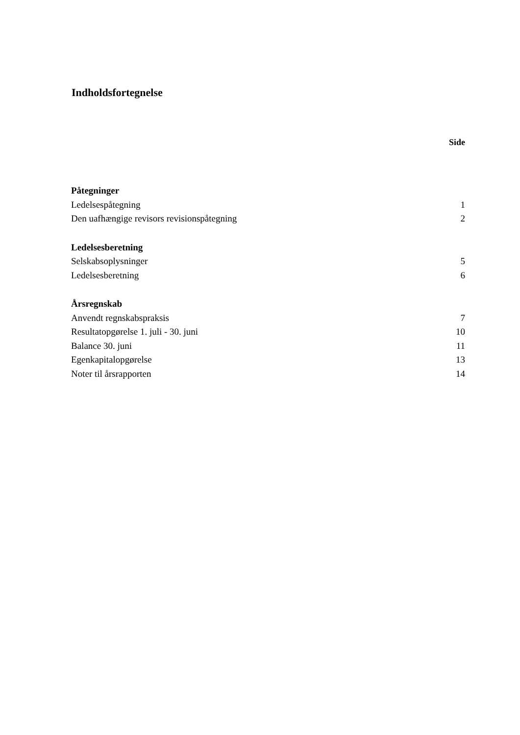Indholdsfortegnelse
Side
Påtegninger
Ledelsespåtegning 1
Den uafhængige revisors revisionspåtegning 2
Ledelsesberetning
Selskabsoplysninger 5
Ledelsesberetning 6
Årsregnskab
Anvendt regnskabspraksis 7
Resultatopgørelse 1. juli - 30. juni 10
Balance 30. juni 11
Egenkapitalopgørelse 13
Noter til årsrapporten 14